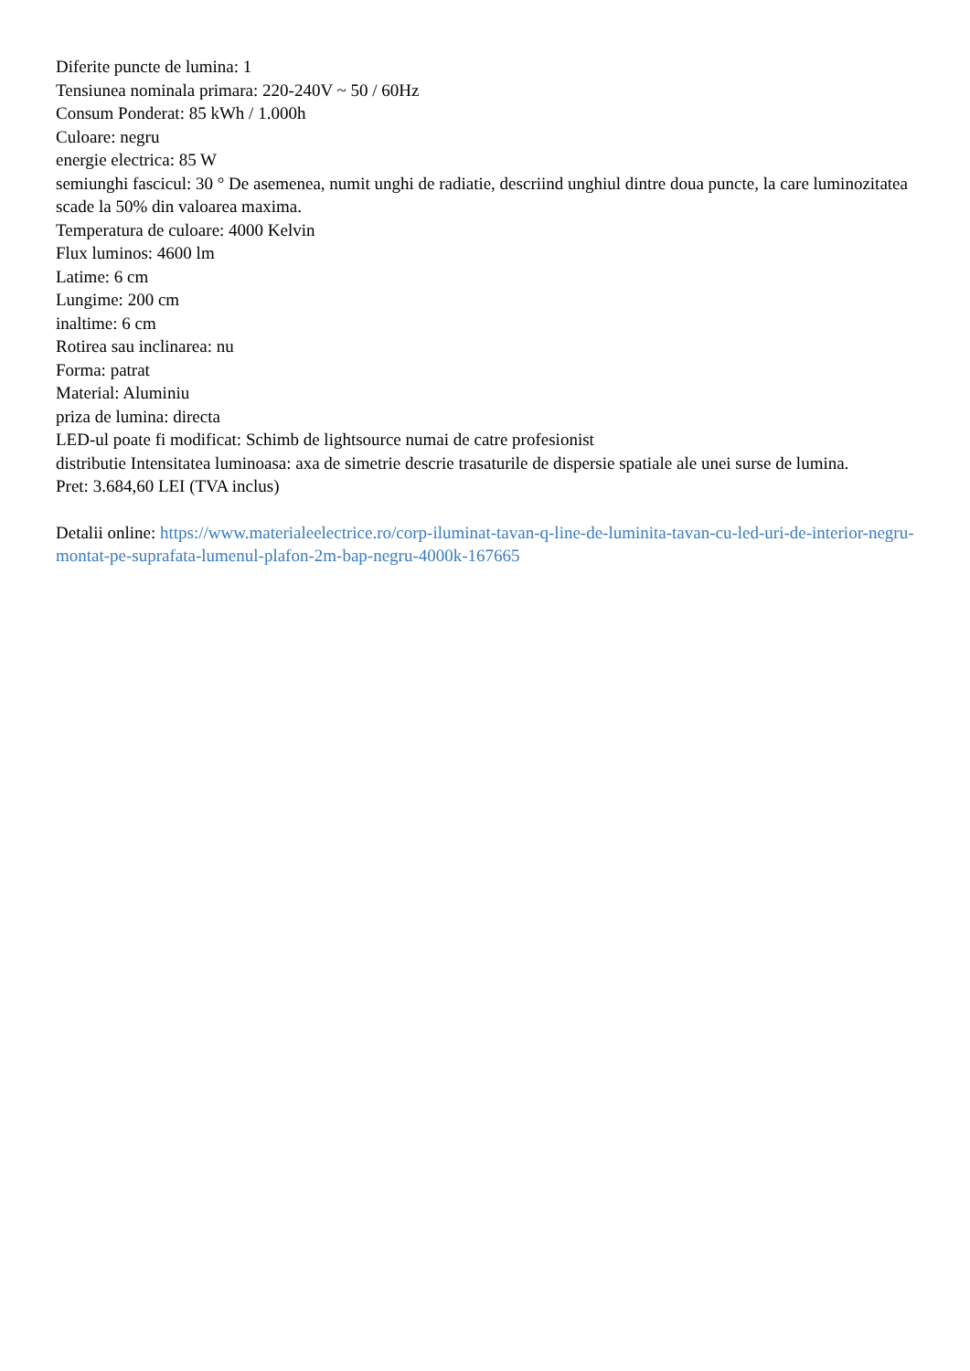Diferite puncte de lumina: 1
Tensiunea nominala primara: 220-240V ~ 50 / 60Hz
Consum Ponderat: 85 kWh / 1.000h
Culoare: negru
energie electrica: 85 W
semiunghi fascicul: 30 ° De asemenea, numit unghi de radiatie, descriind unghiul dintre doua puncte, la care luminozitatea scade la 50% din valoarea maxima.
Temperatura de culoare: 4000 Kelvin
Flux luminos: 4600 lm
Latime: 6 cm
Lungime: 200 cm
inaltime: 6 cm
Rotirea sau inclinarea: nu
Forma: patrat
Material: Aluminiu
priza de lumina: directa
LED-ul poate fi modificat: Schimb de lightsource numai de catre profesionist
distributie Intensitatea luminoasa: axa de simetrie descrie trasaturile de dispersie spatiale ale unei surse de lumina.
Pret: 3.684,60 LEI (TVA inclus)
Detalii online: https://www.materialeelectrice.ro/corp-iluminat-tavan-q-line-de-luminita-tavan-cu-led-uri-de-interior-negru-montat-pe-suprafata-lumenul-plafon-2m-bap-negru-4000k-167665